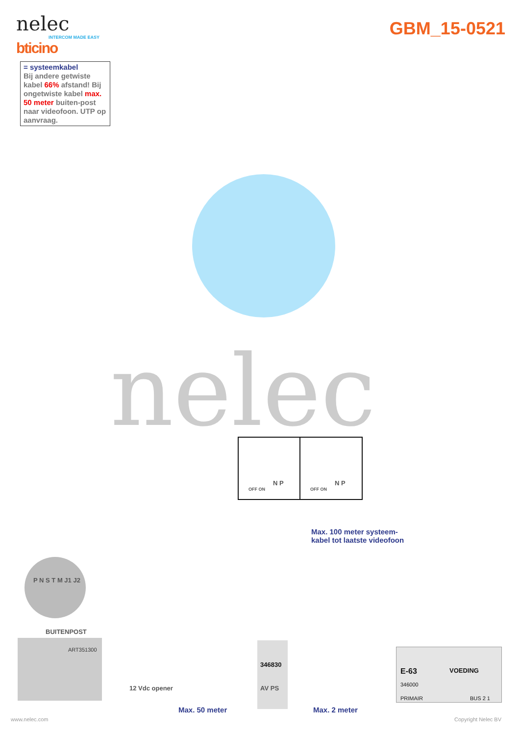nelec
INTERCOM MADE EASY
bticino
GBM_15-0521
= systeemkabel
Bij andere getwiste kabel 66% afstand! Bij ongetwiste kabel max. 50 meter buiten-post naar videofoon. UTP op aanvraag.
nelec N P
OFF ON
N P
OFF ON
Max. 100 meter systeem-
kabel tot laatste videofoon
P N S T M J1 J2
BUITENPOST
ART351300
12 Vdc opener
346830
AV PS
E-63 VOEDING
346000
PRIMAIR BUS 2 1
Max. 50 meter Max. 2 meter
www.nelec.com Copyright Nelec BV